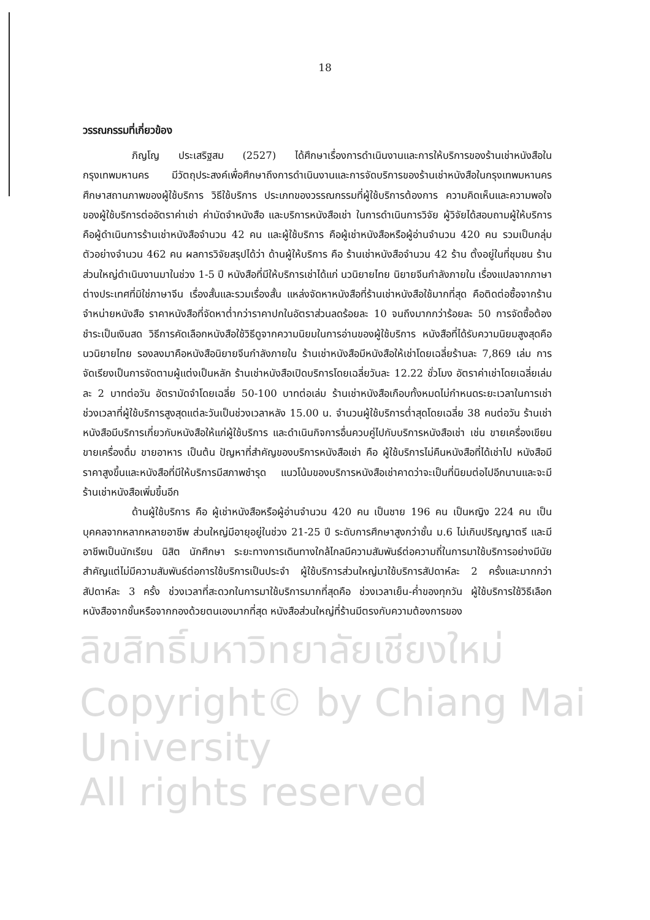18
วรรณกรรมที่เกี่ยวข้อง
ภิญโญ ประเสริฐสม (2527) ได้ศึกษาเรื่องการดำเนินงานและการให้บริการของร้านเช่าหนังสือในกรุงเทพมหานคร มีวัตถุประสงค์เพื่อศึกษาถึงการดำเนินงานและการจัดบริการของร้านเช่าหนังสือในกรุงเทพมหานคร ศึกษาสถานภาพของผู้ใช้บริการ วิธีใช้บริการ ประเภทของวรรณกรรมที่ผู้ใช้บริการต้องการ ความคิดเห็นและความพอใจของผู้ใช้บริการต่ออัตราค่าเช่า ค่ามัดจำหนังสือ และบริการหนังสือเช่า ในการดำเนินการวิจัย ผู้วิจัยได้สอบถามผู้ให้บริการ คือผู้ดำเนินการร้านเช่าหนังสือจำนวน 42 คน และผู้ใช้บริการ คือผู้เช่าหนังสือหรือผู้อ่านจำนวน 420 คน รวมเป็นกลุ่มตัวอย่างจำนวน 462 คน ผลการวิจัยสรุปได้ว่า ด้านผู้ให้บริการ คือ ร้านเช่าหนังสือจำนวน 42 ร้าน ตั้งอยู่ในที่ชุมชน ร้านส่วนใหญ่ดำเนินงานมาในช่วง 1-5 ปี หนังสือที่มีให้บริการเช่าได้แก่ นวนิยายไทย นิยายจีนกำลังภายใน เรื่องแปลจากภาษาต่างประเทศที่มิใช่ภาษาจีน เรื่องสั้นและรวมเรื่องสั้น แหล่งจัดหาหนังสือที่ร้านเช่าหนังสือใช้มากที่สุด คือติดต่อซื้อจากร้านจำหน่ายหนังสือ ราคาหนังสือที่จัดหาต่ำกว่าราคาปกในอัตราส่วนลดร้อยละ 10 จนถึงมากกว่าร้อยละ 50 การจัดซื้อต้องชำระเป็นเงินสด วิธีการคัดเลือกหนังสือใช้วิธีดูจากความนิยมในการอ่านของผู้ใช้บริการ หนังสือที่ได้รับความนิยมสูงสุดคือนวนิยายไทย รองลงมาคือหนังสือนิยายจีนกำลังภายใน ร้านเช่าหนังสือมีหนังสือให้เช่าโดยเฉลี่ยร้านละ 7,869 เล่ม การจัดเรียงเป็นการจัดตามผู้แต่งเป็นหลัก ร้านเช่าหนังสือเปิดบริการโดยเฉลี่ยวันละ 12.22 ชั่วโมง อัตราค่าเช่าโดยเฉลี่ยเล่มละ 2 บาทต่อวัน อัตรามัดจำโดยเฉลี่ย 50-100 บาทต่อเล่ม ร้านเช่าหนังสือเกือบทั้งหมดไม่กำหนดระยะเวลาในการเช่า ช่วงเวลาที่ผู้ใช้บริการสูงสุดแต่ละวันเป็นช่วงเวลาหลัง 15.00 น. จำนวนผู้ใช้บริการต่ำสุดโดยเฉลี่ย 38 คนต่อวัน ร้านเช่าหนังสือมีบริการเกี่ยวกับหนังสือให้แก่ผู้ใช้บริการ และดำเนินกิจการอื่นควบคู่ไปกับบริการหนังสือเช่า เช่น ขายเครื่องเขียน ขายเครื่องดื่ม ขายอาหาร เป็นต้น ปัญหาที่สำคัญของบริการหนังสือเช่า คือ ผู้ใช้บริการไม่คืนหนังสือที่ได้เช่าไป หนังสือมีราคาสูงขึ้นและหนังสือที่มีให้บริการมีสภาพชำรุด แนวโน้มของบริการหนังสือเช่าคาดว่าจะเป็นที่นิยมต่อไปอีกนานและจะมีร้านเช่าหนังสือเพิ่มขึ้นอีก
ด้านผู้ใช้บริการ คือ ผู้เช่าหนังสือหรือผู้อ่านจำนวน 420 คน เป็นชาย 196 คน เป็นหญิง 224 คน เป็นบุคคลจากหลากหลายอาชีพ ส่วนใหญ่มีอายุอยู่ในช่วง 21-25 ปี ระดับการศึกษาสูงกว่าชั้น ม.6 ไม่เกินปริญญาตรี และมีอาชีพเป็นนักเรียน นิสิต นักศึกษา ระยะทางการเดินทางใกล้ไกลมีความสัมพันธ์ต่อความถี่ในการมาใช้บริการอย่างมีนัยสำคัญแต่ไม่มีความสัมพันธ์ต่อการใช้บริการเป็นประจำ ผู้ใช้บริการส่วนใหญ่มาใช้บริการสัปดาห์ละ 2 ครั้งและมากกว่าสัปดาห์ละ 3 ครั้ง ช่วงเวลาที่สะดวกในการมาใช้บริการมากที่สุดคือ ช่วงเวลาเย็น-ค่ำของทุกวัน ผู้ใช้บริการใช้วิธีเลือกหนังสือจากชั้นหรือจากกองด้วยตนเองมากที่สุด หนังสือส่วนใหญ่ที่ร้านมีตรงกับความต้องการของ
ลิขสิทธิ์มหาวิทยาลัยเชียงใหม่
Copyright© by Chiang Mai University
All rights reserved